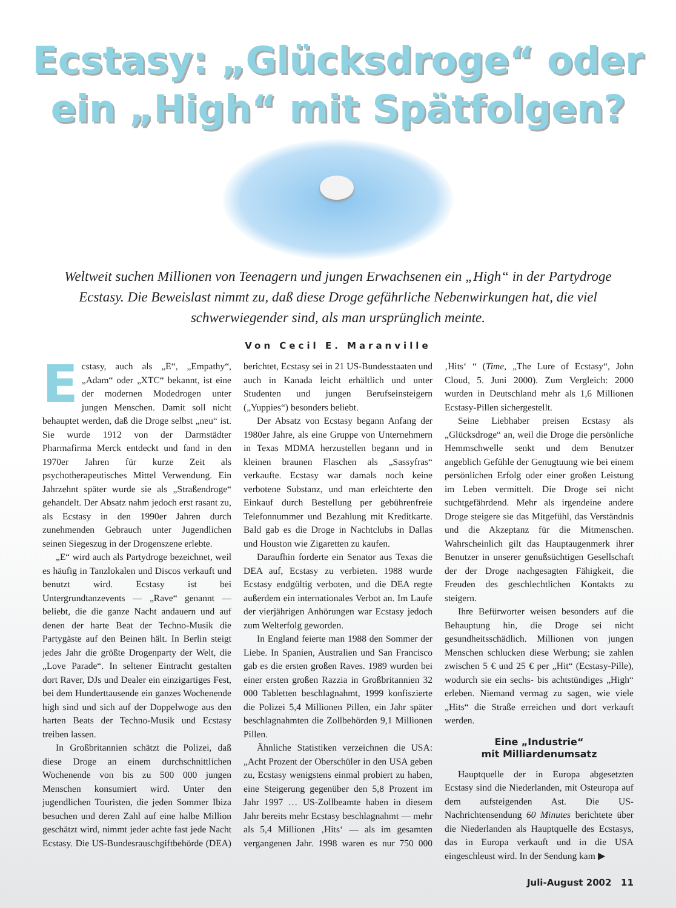Ecstasy: „Glücksdroge“ oder ein „High“ mit Spätfolgen?
Weltweit suchen Millionen von Teenagern und jungen Erwachsenen ein „High“ in der Partydroge Ecstasy. Die Beweislast nimmt zu, daß diese Droge gefährliche Nebenwirkungen hat, die viel schwerwiegender sind, als man ursprünglich meinte.
Von Cecil E. Maranville
Ecstasy, auch als „E“, „Empathy“, „Adam“ oder „XTC“ bekannt, ist eine der modernen Modedrogen unter jungen Menschen. Damit soll nicht behauptet werden, daß die Droge selbst „neu“ ist. Sie wurde 1912 von der Darmstädter Pharmafirma Merck entdeckt und fand in den 1970er Jahren für kurze Zeit als psychotherapeutisches Mittel Verwendung. Ein Jahrzehnt später wurde sie als „Straßendroge“ gehandelt. Der Absatz nahm jedoch erst rasant zu, als Ecstasy in den 1990er Jahren durch zunehmenden Gebrauch unter Jugendlichen seinen Siegeszug in der Drogenszene erlebte.
„E“ wird auch als Partydroge bezeichnet, weil es häufig in Tanzlokalen und Discos verkauft und benutzt wird. Ecstasy ist bei Untergrundtanzevents — „Rave“ genannt — beliebt, die die ganze Nacht andauern und auf denen der harte Beat der Techno-Musik die Partygäste auf den Beinen hält. In Berlin steigt jedes Jahr die größte Drogenparty der Welt, die „Love Parade“. In seltener Eintracht gestalten dort Raver, DJs und Dealer ein einzigartiges Fest, bei dem Hunderttausende ein ganzes Wochenende high sind und sich auf der Doppelwoge aus den harten Beats der Techno-Musik und Ecstasy treiben lassen.
In Großbritannien schätzt die Polizei, daß diese Droge an einem durchschnittlichen Wochenende von bis zu 500 000 jungen Menschen konsumiert wird. Unter den jugendlichen Touristen, die jeden Sommer Ibiza besuchen und deren Zahl auf eine halbe Million geschätzt wird, nimmt jeder achte fast jede Nacht Ecstasy. Die US-Bundesrauschgiftbehörde (DEA) berichtet, Ecstasy sei in 21 US-Bundesstaaten und auch in Kanada leicht erhältlich und unter Studenten und jungen Berufseinsteigern („Yuppies“) besonders beliebt.
Der Absatz von Ecstasy begann Anfang der 1980er Jahre, als eine Gruppe von Unternehmern in Texas MDMA herzustellen begann und in kleinen braunen Flaschen als „Sassyfras“ verkaufte. Ecstasy war damals noch keine verbotene Substanz, und man erleichterte den Einkauf durch Bestellung per gebührenfreie Telefonnummer und Bezahlung mit Kreditkarte. Bald gab es die Droge in Nachtclubs in Dallas und Houston wie Zigaretten zu kaufen.
Daraufhin forderte ein Senator aus Texas die DEA auf, Ecstasy zu verbieten. 1988 wurde Ecstasy endgültig verboten, und die DEA regte außerdem ein internationales Verbot an. Im Laufe der vierjährigen Anhörungen war Ecstasy jedoch zum Welterfolg geworden.
In England feierte man 1988 den Sommer der Liebe. In Spanien, Australien und San Francisco gab es die ersten großen Raves. 1989 wurden bei einer ersten großen Razzia in Großbritannien 32 000 Tabletten beschlagnahmt, 1999 konfiszierte die Polizei 5,4 Millionen Pillen, ein Jahr später beschlagnahmten die Zollbehörden 9,1 Millionen Pillen.
Ähnliche Statistiken verzeichnen die USA: „Acht Prozent der Oberschüler in den USA geben zu, Ecstasy wenigstens einmal probiert zu haben, eine Steigerung gegenüber den 5,8 Prozent im Jahr 1997 … US-Zollbeamte haben in diesem Jahr bereits mehr Ecstasy beschlagnahmt — mehr als 5,4 Millionen ‚Hits‘ — als im gesamten vergangenen Jahr. 1998 waren es nur 750 000 ‚Hits‘ “ (Time, „The Lure of Ecstasy“, John Cloud, 5. Juni 2000). Zum Vergleich: 2000 wurden in Deutschland mehr als 1,6 Millionen Ecstasy-Pillen sichergestellt.
Seine Liebhaber preisen Ecstasy als „Glücksdroge“ an, weil die Droge die persönliche Hemmschwelle senkt und dem Benutzer angeblich Gefühle der Genugtuung wie bei einem persönlichen Erfolg oder einer großen Leistung im Leben vermittelt. Die Droge sei nicht suchtgefährdend. Mehr als irgendeine andere Droge steigere sie das Mitgefühl, das Verständnis und die Akzeptanz für die Mitmenschen. Wahrscheinlich gilt das Hauptaugenmerk ihrer Benutzer in unserer genußsüchtigen Gesellschaft der der Droge nachgesagten Fähigkeit, die Freuden des geschlechtlichen Kontakts zu steigern.
Ihre Befürworter weisen besonders auf die Behauptung hin, die Droge sei nicht gesundheitsschädlich. Millionen von jungen Menschen schlucken diese Werbung; sie zahlen zwischen 5 € und 25 € per „Hit“ (Ecstasy-Pille), wodurch sie ein sechs- bis achtstündiges „High“ erleben. Niemand vermag zu sagen, wie viele „Hits“ die Straße erreichen und dort verkauft werden.
Eine „Industrie“
mit Milliardenumsatz
Hauptquelle der in Europa abgesetzten Ecstasy sind die Niederlanden, mit Osteuropa auf dem aufsteigenden Ast. Die US-Nachrichtensendung 60 Minutes berichtete über die Niederlanden als Hauptquelle des Ecstasys, das in Europa verkauft und in die USA eingeschleust wird. In der Sendung kam ▶
Juli-August 2002 11